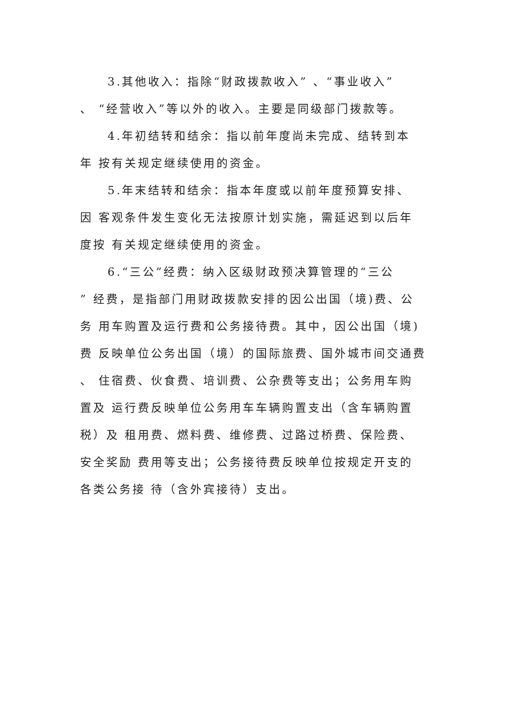3.其他收入：指除“财政拨款收入” 、“事业收入”
、 “经营收入”等以外的收入。主要是同级部门拨款等。
4.年初结转和结余：指以前年度尚未完成、结转到本
年 按有关规定继续使用的资金。
5.年末结转和结余：指本年度或以前年度预算安排、
因 客观条件发生变化无法按原计划实施，需延迟到以后年
度按 有关规定继续使用的资金。
6.“三公”经费：纳入区级财政预决算管理的“三公
” 经费，是指部门用财政拨款安排的因公出国（境)费、公
务 用车购置及运行费和公务接待费。其中，因公出国（境)
费 反映单位公务出国（境）的国际旅费、国外城市间交通费
、 住宿费、伙食费、培训费、公杂费等支出；公务用车购
置及 运行费反映单位公务用车车辆购置支出（含车辆购置
税）及 租用费、燃料费、维修费、过路过桥费、保险费、
安全奖励 费用等支出；公务接待费反映单位按规定开支的
各类公务接 待（含外宾接待）支出。